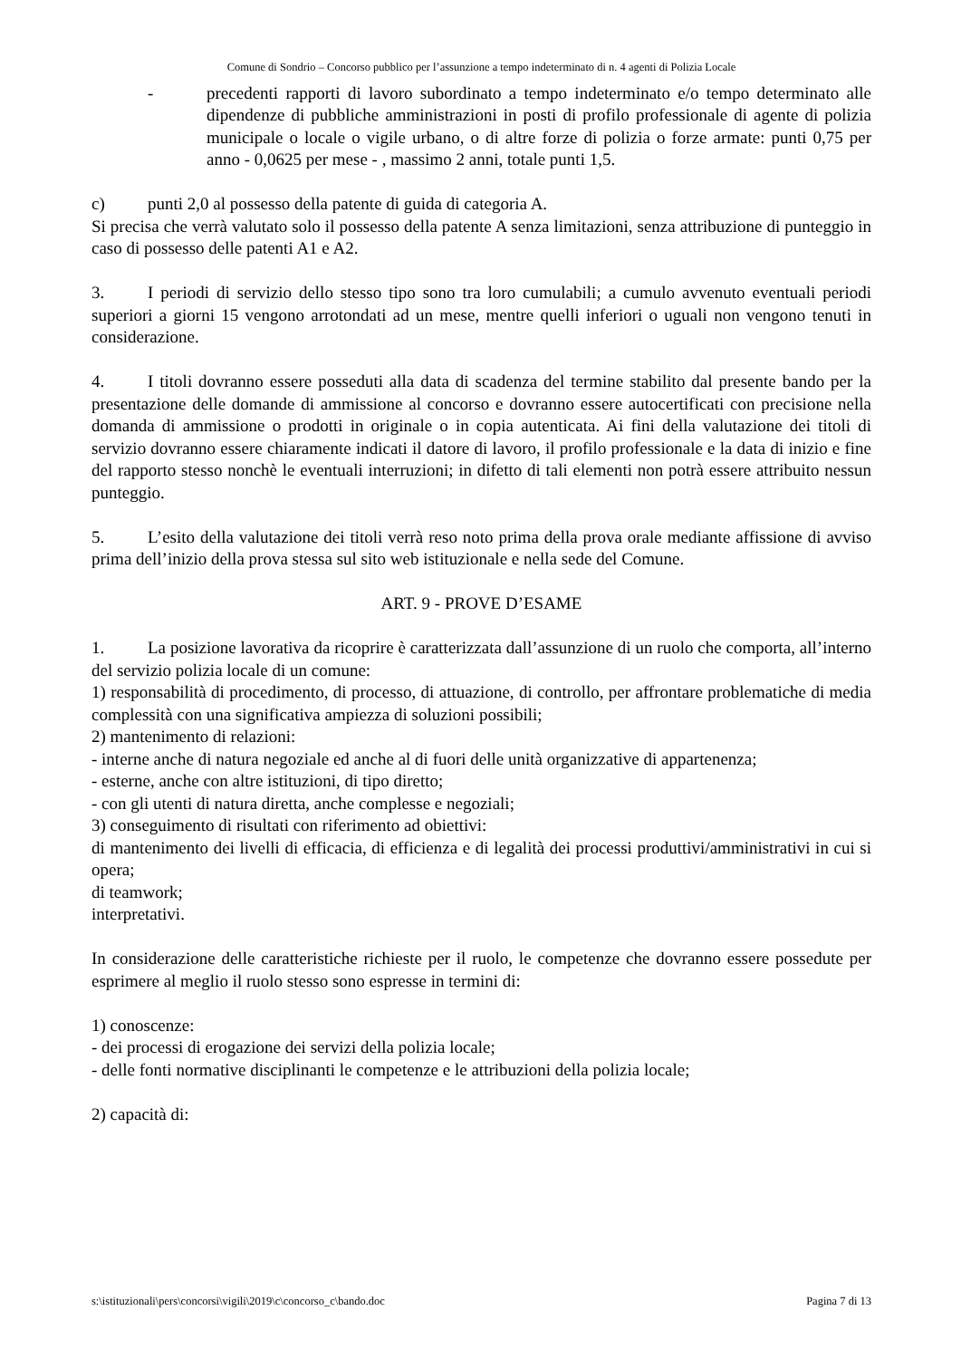Comune di Sondrio – Concorso pubblico per l’assunzione a tempo indeterminato di n. 4 agenti di Polizia Locale
- precedenti rapporti di lavoro subordinato a tempo indeterminato e/o tempo determinato alle dipendenze di pubbliche amministrazioni in posti di profilo professionale di agente di polizia municipale o locale o vigile urbano, o di altre forze di polizia o forze armate: punti 0,75 per anno - 0,0625 per mese - , massimo 2 anni, totale punti 1,5.
c) punti 2,0 al possesso della patente di guida di categoria A.
Si precisa che verrà valutato solo il possesso della patente A senza limitazioni, senza attribuzione di punteggio in caso di possesso delle patenti A1 e A2.
3. I periodi di servizio dello stesso tipo sono tra loro cumulabili; a cumulo avvenuto eventuali periodi superiori a giorni 15 vengono arrotondati ad un mese, mentre quelli inferiori o uguali non vengono tenuti in considerazione.
4. I titoli dovranno essere posseduti alla data di scadenza del termine stabilito dal presente bando per la presentazione delle domande di ammissione al concorso e dovranno essere autocertificati con precisione nella domanda di ammissione o prodotti in originale o in copia autenticata. Ai fini della valutazione dei titoli di servizio dovranno essere chiaramente indicati il datore di lavoro, il profilo professionale e la data di inizio e fine del rapporto stesso nonchè le eventuali interruzioni; in difetto di tali elementi non potrà essere attribuito nessun punteggio.
5. L’esito della valutazione dei titoli verrà reso noto prima della prova orale mediante affissione di avviso prima dell’inizio della prova stessa sul sito web istituzionale e nella sede del Comune.
ART. 9 - PROVE D’ESAME
1. La posizione lavorativa da ricoprire è caratterizzata dall’assunzione di un ruolo che comporta, all’interno del servizio polizia locale di un comune:
1) responsabilità di procedimento, di processo, di attuazione, di controllo, per affrontare problematiche di media complessità con una significativa ampiezza di soluzioni possibili;
2) mantenimento di relazioni:
- interne anche di natura negoziale ed anche al di fuori delle unità organizzative di appartenenza;
- esterne, anche con altre istituzioni, di tipo diretto;
- con gli utenti di natura diretta, anche complesse e negoziali;
3) conseguimento di risultati con riferimento ad obiettivi:
di mantenimento dei livelli di efficacia, di efficienza e di legalità dei processi produttivi/amministrativi in cui si opera;
di teamwork;
interpretativi.
In considerazione delle caratteristiche richieste per il ruolo, le competenze che dovranno essere possedute per esprimere al meglio il ruolo stesso sono espresse in termini di:
1) conoscenze:
- dei processi di erogazione dei servizi della polizia locale;
- delle fonti normative disciplinanti le competenze e le attribuzioni della polizia locale;
2) capacità di:
s:\istituzionali\pers\concorsi\vigili\2019\c\concorso_c\bando.doc Pagina 7 di 13